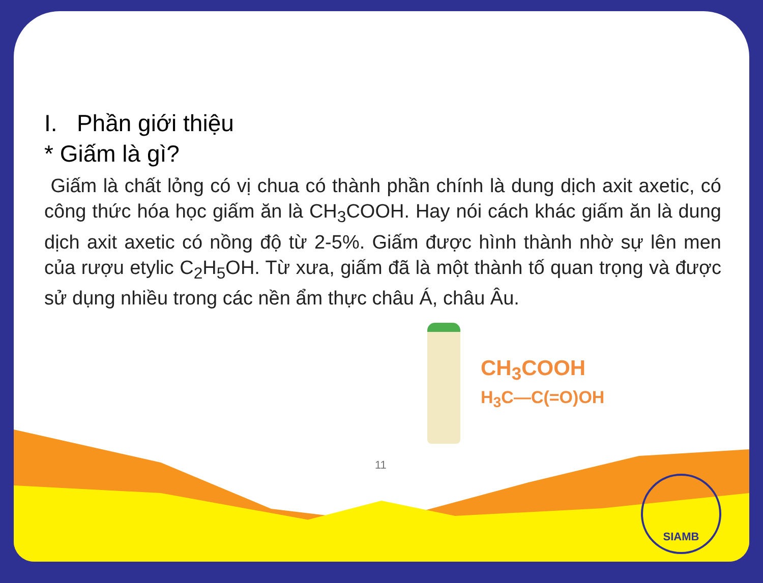I. Phần giới thiệu
* Giấm là gì?
Giấm là chất lỏng có vị chua có thành phần chính là dung dịch axit axetic, có công thức hóa học giấm ăn là CH<sub>3</sub>COOH. Hay nói cách khác giấm ăn là dung dịch axit axetic có nồng độ từ 2-5%. Giấm được hình thành nhờ sự lên men của rượu etylic C<sub>2</sub>H<sub>5</sub>OH. Từ xưa, giấm đã là một thành tố quan trọng và được sử dụng nhiều trong các nền ẩm thực châu Á, châu Âu.
CH<sub>3</sub>COOH
H<sub>3</sub>C—C(=O)OH
11
SIAMB